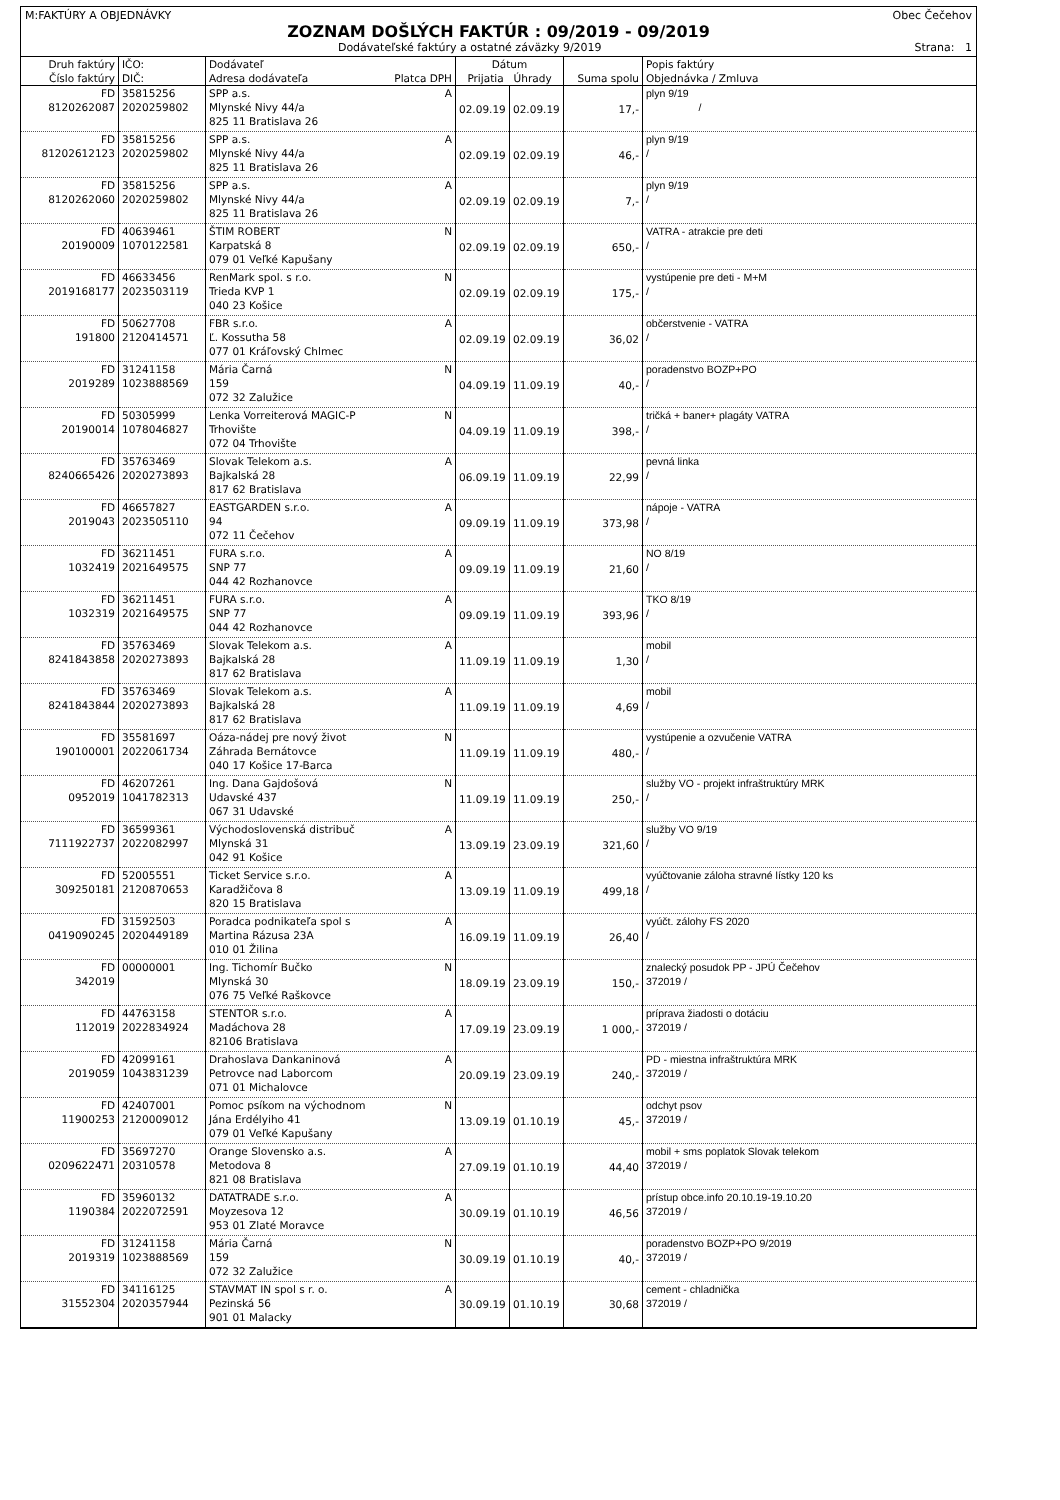M:FAKTÚRY A OBJEDNÁVKY Obec Čečehov
ZOZNAM DOŠLÝCH FAKTÚR : 09/2019 - 09/2019
Dodávateľské faktúry a ostatné záväzky 9/2019 Strana: 1
| Druh faktúry Číslo faktúry | IČO: DIČ: | Dodávateľ Adresa dodávateľa Platca DPH | Dátum Prijatia Úhrady | | Suma spolu | Popis faktúry Objednávka / Zmluva |
| --- | --- | --- | --- | --- | --- | --- |
| FD 8120262087 | 35815256 2020259802 | SPP a.s. A Mlynské Nivy 44/a 825 11 Bratislava 26 | 02.09.19 | 02.09.19 | 17,- | plyn 9/19 / |
| FD 81202612123 | 35815256 2020259802 | SPP a.s. A Mlynské Nivy 44/a 825 11 Bratislava 26 | 02.09.19 | 02.09.19 | 46,- | plyn 9/19 / |
| FD 8120262060 | 35815256 2020259802 | SPP a.s. A Mlynské Nivy 44/a 825 11 Bratislava 26 | 02.09.19 | 02.09.19 | 7,- | plyn 9/19 / |
| FD 20190009 | 40639461 1070122581 | ŠTIM ROBERT N Karpatská 8 079 01 Veľké Kapušany | 02.09.19 | 02.09.19 | 650,- | VATRA - atrakcie pre deti / |
| FD 2019168177 | 46633456 2023503119 | RenMark spol. s r.o. N Trieda KVP 1 040 23 Košice | 02.09.19 | 02.09.19 | 175,- | vystúpenie pre deti - M+M / |
| FD 191800 | 50627708 2120414571 | FBR s.r.o. A Ľ. Kossutha 58 077 01 Kráľovský Chlmec | 02.09.19 | 02.09.19 | 36,02 | občerstvenie - VATRA / |
| FD 2019289 | 31241158 1023888569 | Mária Čarná N 159 072 32 Zalužice | 04.09.19 | 11.09.19 | 40,- | poradenstvo BOZP+PO / |
| FD 20190014 | 50305999 1078046827 | Lenka Vorreiterová MAGIC-P N Trhovište 072 04 Trhovište | 04.09.19 | 11.09.19 | 398,- | tričká + baner+ plagáty VATRA / |
| FD 8240665426 | 35763469 2020273893 | Slovak Telekom a.s. A Bajkalská 28 817 62 Bratislava | 06.09.19 | 11.09.19 | 22,99 | pevná linka / |
| FD 2019043 | 46657827 2023505110 | EASTGARDEN s.r.o. A 94 072 11 Čečehov | 09.09.19 | 11.09.19 | 373,98 | nápoje - VATRA / |
| FD 1032419 | 36211451 2021649575 | FURA s.r.o. A SNP 77 044 42 Rozhanovce | 09.09.19 | 11.09.19 | 21,60 | NO 8/19 / |
| FD 1032319 | 36211451 2021649575 | FURA s.r.o. A SNP 77 044 42 Rozhanovce | 09.09.19 | 11.09.19 | 393,96 | TKO 8/19 / |
| FD 8241843858 | 35763469 2020273893 | Slovak Telekom a.s. A Bajkalská 28 817 62 Bratislava | 11.09.19 | 11.09.19 | 1,30 | mobil / |
| FD 8241843844 | 35763469 2020273893 | Slovak Telekom a.s. A Bajkalská 28 817 62 Bratislava | 11.09.19 | 11.09.19 | 4,69 | mobil / |
| FD 190100001 | 35581697 2022061734 | Oáza-nádej pre nový život N Záhrada Bernátovce 040 17 Košice 17-Barca | 11.09.19 | 11.09.19 | 480,- | vystúpenie a ozvučenie VATRA / |
| FD 0952019 | 46207261 1041782313 | Ing. Dana Gajdošová N Udavské 437 067 31 Udavské | 11.09.19 | 11.09.19 | 250,- | služby VO - projekt infraštruktúry MRK / |
| FD 7111922737 | 36599361 2022082997 | Východoslovenská distribuč A Mlynská 31 042 91 Košice | 13.09.19 | 23.09.19 | 321,60 | služby VO 9/19 / |
| FD 309250181 | 52005551 2120870653 | Ticket Service s.r.o. A Karadžičova 8 820 15 Bratislava | 13.09.19 | 11.09.19 | 499,18 | vyúčtovanie záloha stravné lístky 120 ks / |
| FD 0419090245 | 31592503 2020449189 | Poradca podnikateľa spol s A Martina Rázusa 23A 010 01 Žilina | 16.09.19 | 11.09.19 | 26,40 | vyúčt. zálohy FS 2020 / |
| FD 342019 | 00000001 | Ing. Tichomír Bučko N Mlynská 30 076 75 Veľké Raškovce | 18.09.19 | 23.09.19 | 150,- | znalecký posudok PP - JPÚ Čečehov 372019 / |
| FD 112019 | 44763158 2022834924 | STENTOR s.r.o. A Madáchova 28 82106 Bratislava | 17.09.19 | 23.09.19 | 1 000,- | príprava žiadosti o dotáciu 372019 / |
| FD 2019059 | 42099161 1043831239 | Drahoslava Dankaninová A Petrovce nad Laborcom 071 01 Michalovce | 20.09.19 | 23.09.19 | 240,- | PD - miestna infraštruktúra MRK 372019 / |
| FD 11900253 | 42407001 2120009012 | Pomoc psíkom na východnom N Jána Erdélyiho 41 079 01 Veľké Kapušany | 13.09.19 | 01.10.19 | 45,- | odchyt psov 372019 / |
| FD 0209622471 | 35697270 20310578 | Orange Slovensko a.s. A Metodova 8 821 08 Bratislava | 27.09.19 | 01.10.19 | 44,40 | mobil + sms poplatok Slovak telekom 372019 / |
| FD 1190384 | 35960132 2022072591 | DATATRADE s.r.o. A Moyzesova 12 953 01 Zlaté Moravce | 30.09.19 | 01.10.19 | 46,56 | prístup obce.info 20.10.19-19.10.20 372019 / |
| FD 2019319 | 31241158 1023888569 | Mária Čarná N 159 072 32 Zalužice | 30.09.19 | 01.10.19 | 40,- | poradenstvo BOZP+PO 9/2019 372019 / |
| FD 31552304 | 34116125 2020357944 | STAVMAT IN spol s r. o. A Pezinská 56 901 01 Malacky | 30.09.19 | 01.10.19 | 30,68 | cement - chladnička 372019 / |